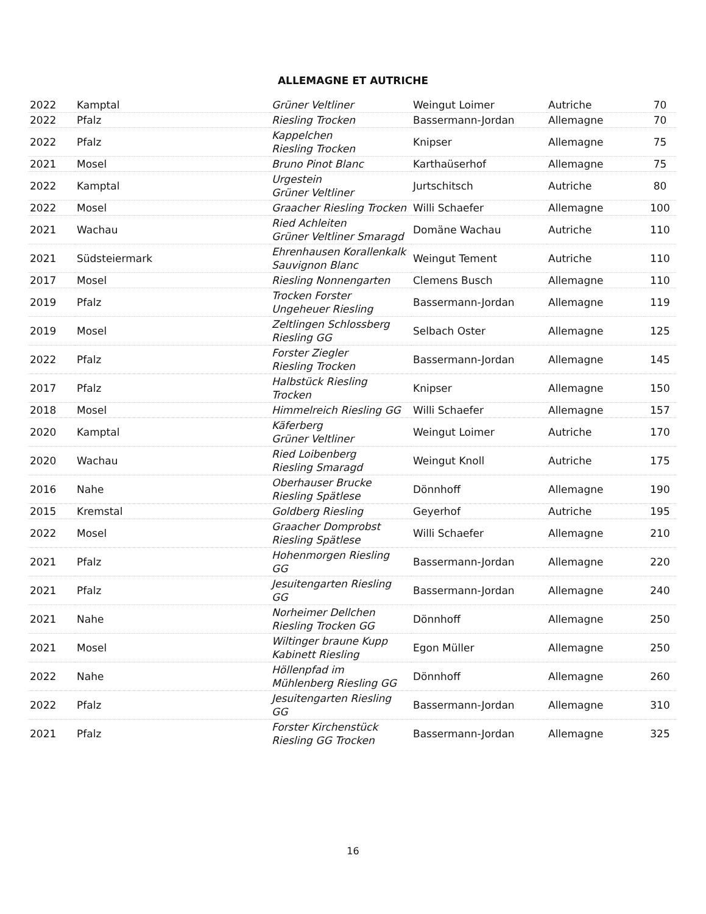ALLEMAGNE ET AUTRICHE
| 2022 | Kamptal | Grüner Veltliner | Weingut Loimer | Autriche | 70 |
| 2022 | Pfalz | Riesling Trocken | Bassermann-Jordan | Allemagne | 70 |
| 2022 | Pfalz | Kappelchen Riesling Trocken | Knipser | Allemagne | 75 |
| 2021 | Mosel | Bruno Pinot Blanc | Karthaüserhof | Allemagne | 75 |
| 2022 | Kamptal | Urgestein Grüner Veltliner | Jurtschitsch | Autriche | 80 |
| 2022 | Mosel | Graacher Riesling Trocken | Willi Schaefer | Allemagne | 100 |
| 2021 | Wachau | Ried Achleiten Grüner Veltliner Smaragd | Domäne Wachau | Autriche | 110 |
| 2021 | Südsteiermark | Ehrenhausen Korallenkalk Sauvignon Blanc | Weingut Tement | Autriche | 110 |
| 2017 | Mosel | Riesling Nonnengarten | Clemens Busch | Allemagne | 110 |
| 2019 | Pfalz | Trocken Forster Ungeheuer Riesling | Bassermann-Jordan | Allemagne | 119 |
| 2019 | Mosel | Zeltlingen Schlossberg Riesling GG | Selbach Oster | Allemagne | 125 |
| 2022 | Pfalz | Forster Ziegler Riesling Trocken | Bassermann-Jordan | Allemagne | 145 |
| 2017 | Pfalz | Halbstück Riesling Trocken | Knipser | Allemagne | 150 |
| 2018 | Mosel | Himmelreich Riesling GG | Willi Schaefer | Allemagne | 157 |
| 2020 | Kamptal | Käferberg Grüner Veltliner | Weingut Loimer | Autriche | 170 |
| 2020 | Wachau | Ried Loibenberg Riesling Smaragd | Weingut Knoll | Autriche | 175 |
| 2016 | Nahe | Oberhauser Brucke Riesling Spätlese | Dönnhoff | Allemagne | 190 |
| 2015 | Kremstal | Goldberg Riesling | Geyerhof | Autriche | 195 |
| 2022 | Mosel | Graacher Domprobst Riesling Spätlese | Willi Schaefer | Allemagne | 210 |
| 2021 | Pfalz | Hohenmorgen Riesling GG | Bassermann-Jordan | Allemagne | 220 |
| 2021 | Pfalz | Jesuitengarten Riesling GG | Bassermann-Jordan | Allemagne | 240 |
| 2021 | Nahe | Norheimer Dellchen Riesling Trocken GG | Dönnhoff | Allemagne | 250 |
| 2021 | Mosel | Wiltinger braune Kupp Kabinett Riesling | Egon Müller | Allemagne | 250 |
| 2022 | Nahe | Höllenpfad im Mühlenberg Riesling GG | Dönnhoff | Allemagne | 260 |
| 2022 | Pfalz | Jesuitengarten Riesling GG | Bassermann-Jordan | Allemagne | 310 |
| 2021 | Pfalz | Forster Kirchenstück Riesling GG Trocken | Bassermann-Jordan | Allemagne | 325 |
16